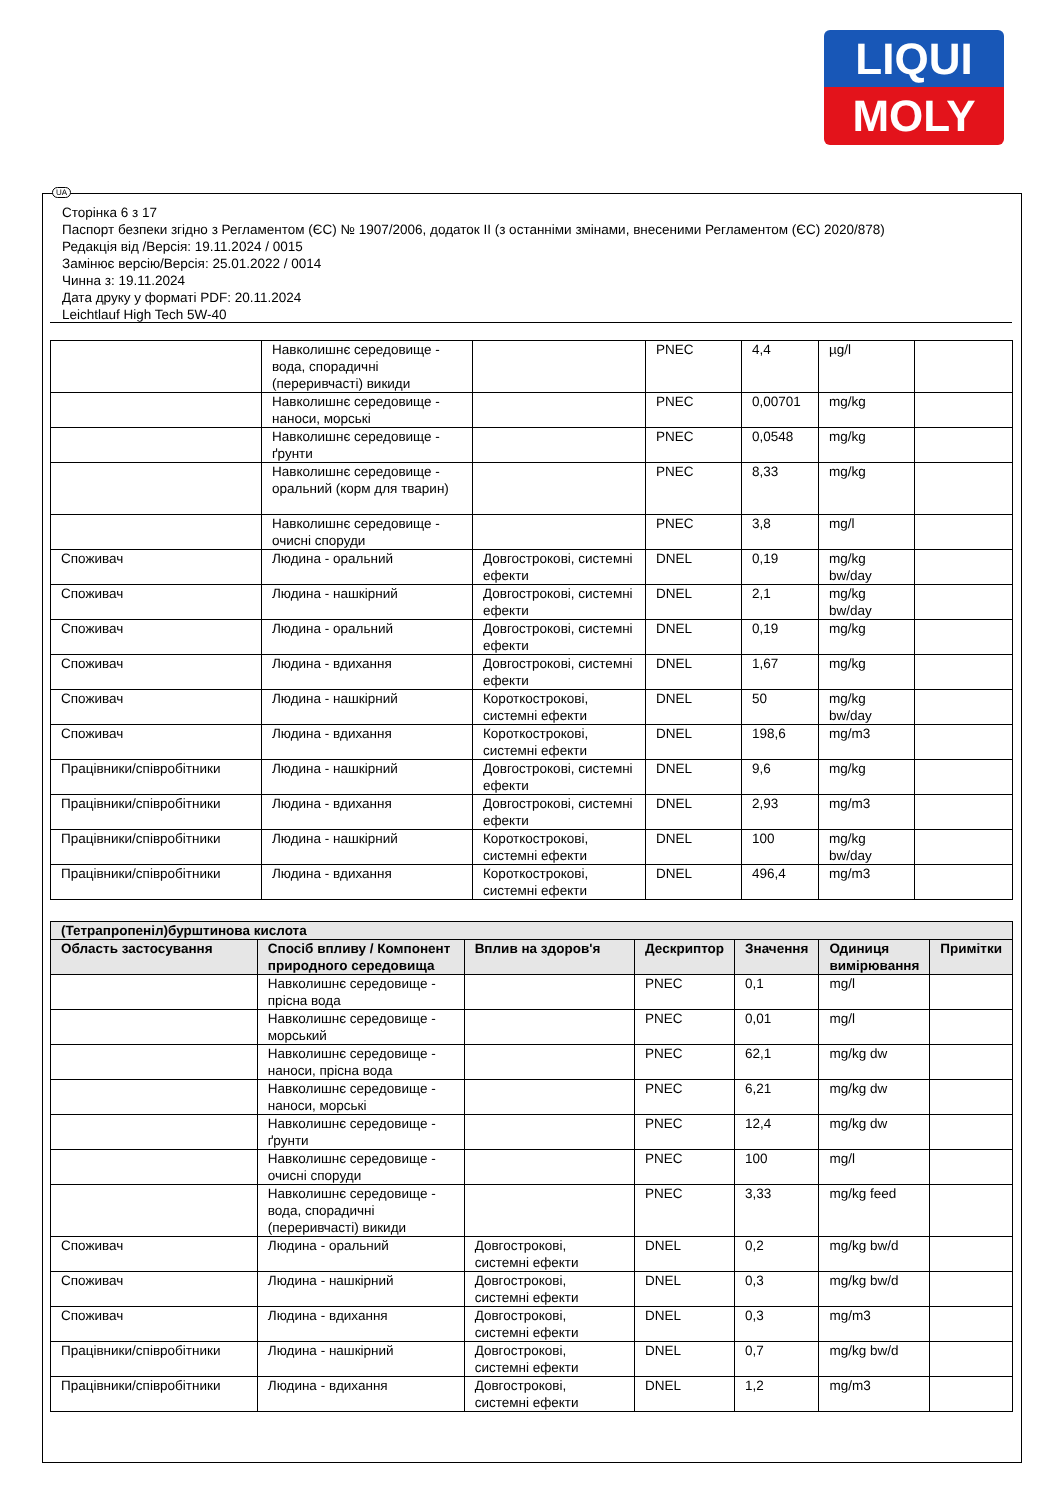LIQUI
MOLY
UA
Сторінка 6 з 17
Паспорт безпеки згідно з Регламентом (ЄС) № 1907/2006, додаток II (з останніми змінами, внесеними Регламентом (ЄС) 2020/878)
Редакція від /Версія: 19.11.2024 / 0015
Замінює версію/Версія: 25.01.2022 / 0014
Чинна з: 19.11.2024
Дата друку у форматі PDF: 20.11.2024
Leichtlauf High Tech 5W-40
| | Навколишнє середовище - вода, спорадичні (переривчасті) викиди | | PNEC | 4,4 | µg/l | |
| | Навколишнє середовище - наноси, морські | | PNEC | 0,00701 | mg/kg | |
| | Навколишнє середовище - ґрунти | | PNEC | 0,0548 | mg/kg | |
| | Навколишнє середовище - оральний (корм для тварин) | | PNEC | 8,33 | mg/kg | |
| | Навколишнє середовище - очисні споруди | | PNEC | 3,8 | mg/l | |
| Споживач | Людина - оральний | Довгострокові, системні ефекти | DNEL | 0,19 | mg/kg bw/day | |
| Споживач | Людина - нашкірний | Довгострокові, системні ефекти | DNEL | 2,1 | mg/kg bw/day | |
| Споживач | Людина - оральний | Довгострокові, системні ефекти | DNEL | 0,19 | mg/kg | |
| Споживач | Людина - вдихання | Довгострокові, системні ефекти | DNEL | 1,67 | mg/kg | |
| Споживач | Людина - нашкірний | Короткострокові, системні ефекти | DNEL | 50 | mg/kg bw/day | |
| Споживач | Людина - вдихання | Короткострокові, системні ефекти | DNEL | 198,6 | mg/m3 | |
| Працівники/співробітники | Людина - нашкірний | Довгострокові, системні ефекти | DNEL | 9,6 | mg/kg | |
| Працівники/співробітники | Людина - вдихання | Довгострокові, системні ефекти | DNEL | 2,93 | mg/m3 | |
| Працівники/співробітники | Людина - нашкірний | Короткострокові, системні ефекти | DNEL | 100 | mg/kg bw/day | |
| Працівники/співробітники | Людина - вдихання | Короткострокові, системні ефекти | DNEL | 496,4 | mg/m3 | |
| (Тетрапропеніл)бурштинова кислота | | | | | | |
| --- | --- | --- | --- | --- | --- | --- |
| Область застосування | Спосіб впливу / Компонент природного середовища | Вплив на здоров'я | Дескриптор | Значення | Одиниця вимірювання | Примітки |
| | Навколишнє середовище - прісна вода | | PNEC | 0,1 | mg/l | |
| | Навколишнє середовище - морський | | PNEC | 0,01 | mg/l | |
| | Навколишнє середовище - наноси, прісна вода | | PNEC | 62,1 | mg/kg dw | |
| | Навколишнє середовище - наноси, морські | | PNEC | 6,21 | mg/kg dw | |
| | Навколишнє середовище - ґрунти | | PNEC | 12,4 | mg/kg dw | |
| | Навколишнє середовище - очисні споруди | | PNEC | 100 | mg/l | |
| | Навколишнє середовище - вода, спорадичні (переривчасті) викиди | | PNEC | 3,33 | mg/kg feed | |
| Споживач | Людина - оральний | Довгострокові, системні ефекти | DNEL | 0,2 | mg/kg bw/d | |
| Споживач | Людина - нашкірний | Довгострокові, системні ефекти | DNEL | 0,3 | mg/kg bw/d | |
| Споживач | Людина - вдихання | Довгострокові, системні ефекти | DNEL | 0,3 | mg/m3 | |
| Працівники/співробітники | Людина - нашкірний | Довгострокові, системні ефекти | DNEL | 0,7 | mg/kg bw/d | |
| Працівники/співробітники | Людина - вдихання | Довгострокові, системні ефекти | DNEL | 1,2 | mg/m3 | |